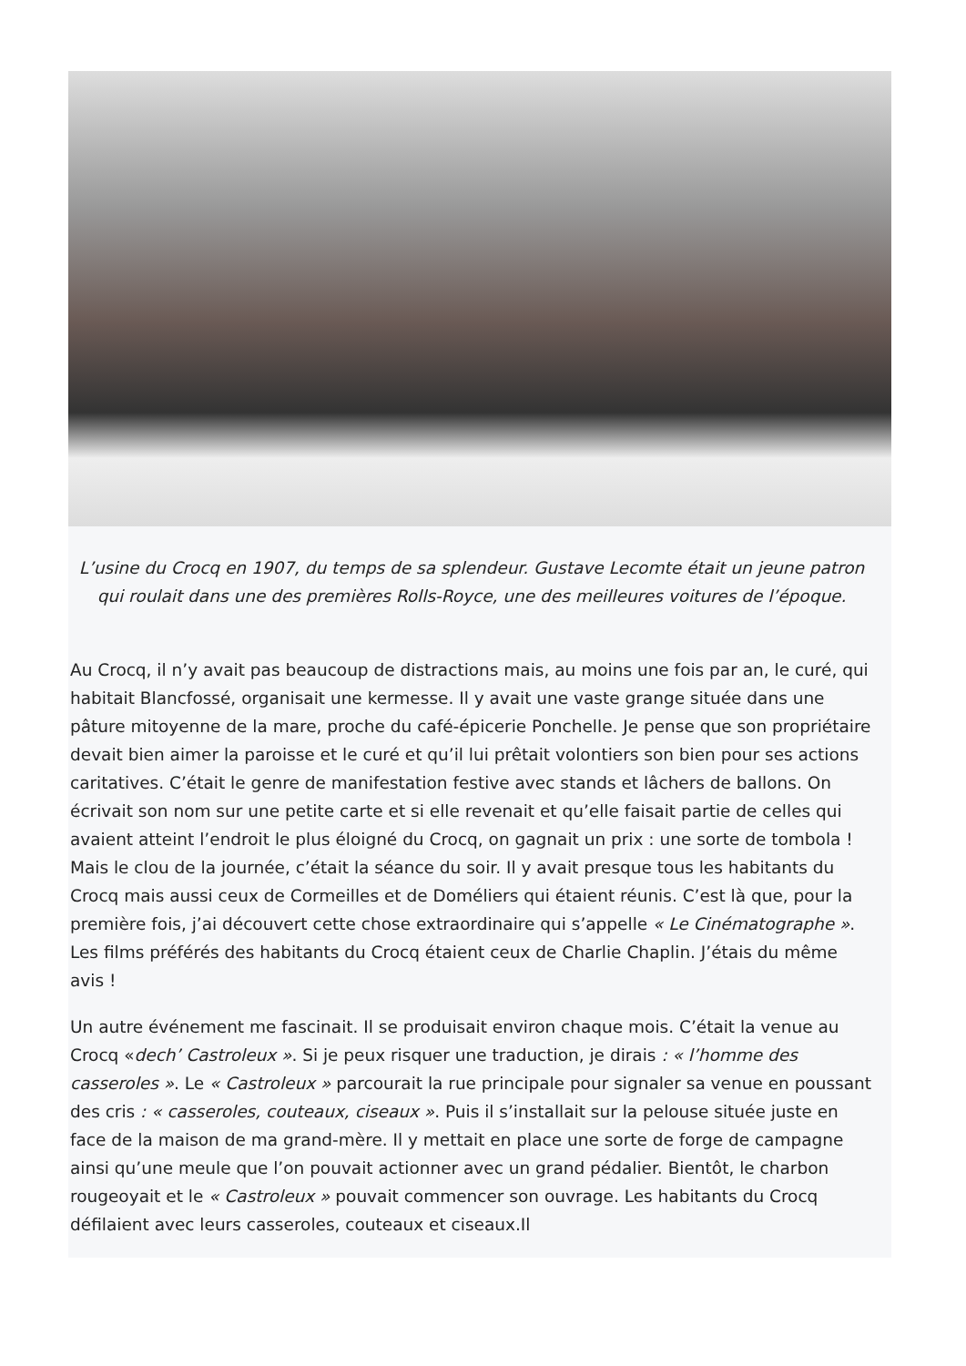L’usine du Crocq en 1907, du temps de sa splendeur. Gustave Lecomte était un jeune patron qui roulait dans une des premières Rolls-Royce, une des meilleures voitures de l’époque.
Au Crocq, il n’y avait pas beaucoup de distractions mais, au moins une fois par an, le curé, qui habitait Blancfossé, organisait une kermesse. Il y avait une vaste grange située dans une pâture mitoyenne de la mare, proche du café-épicerie Ponchelle. Je pense que son propriétaire devait bien aimer la paroisse et le curé et qu’il lui prêtait volontiers son bien pour ses actions caritatives. C’était le genre de manifestation festive avec stands et lâchers de ballons. On écrivait son nom sur une petite carte et si elle revenait et qu’elle faisait partie de celles qui avaient atteint l’endroit le plus éloigné du Crocq, on gagnait un prix : une sorte de tombola ! Mais le clou de la journée, c’était la séance du soir. Il y avait presque tous les habitants du Crocq mais aussi ceux de Cormeilles et de Doméliers qui étaient réunis. C’est là que, pour la première fois, j’ai découvert cette chose extraordinaire qui s’appelle « Le Cinématographe ». Les films préférés des habitants du Crocq étaient ceux de Charlie Chaplin. J’étais du même avis !
Un autre événement me fascinait. Il se produisait environ chaque mois. C’était la venue au Crocq «dech’ Castroleux ». Si je peux risquer une traduction, je dirais : « l’homme des casseroles ». Le « Castroleux » parcourait la rue principale pour signaler sa venue en poussant des cris : « casseroles, couteaux, ciseaux ». Puis il s’installait sur la pelouse située juste en face de la maison de ma grand-mère. Il y mettait en place une sorte de forge de campagne ainsi qu’une meule que l’on pouvait actionner avec un grand pédalier. Bientôt, le charbon rougeoyait et le « Castroleux » pouvait commencer son ouvrage. Les habitants du Crocq défilaient avec leurs casseroles, couteaux et ciseaux.Il